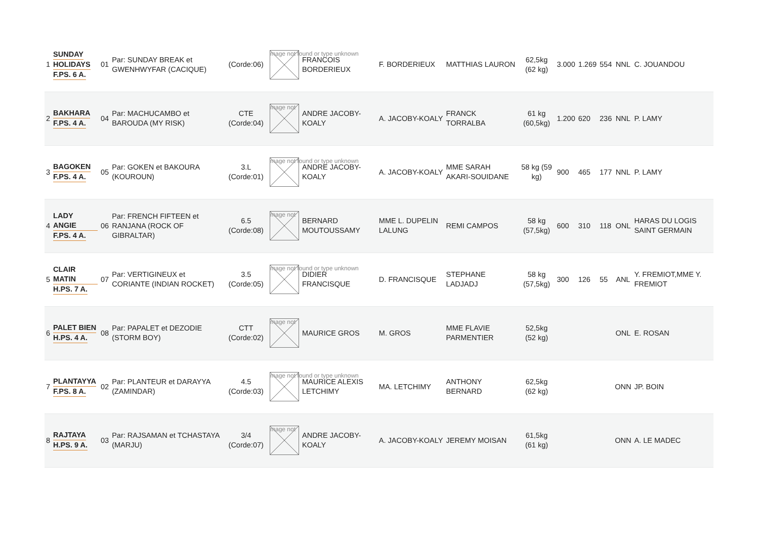| 1 | SUNDAY HOLIDAYS F.PS. 6 A. | 01 | Par: SUNDAY BREAK et GWENHWYFAR (CACIQUE) | (Corde:06) | mage not found or type unknown | FRANCOIS BORDERIEUX | F. BORDERIEUX | MATTHIAS LAURON | 62,5kg (62 kg) | 3.000 | 1.269 | 554 | NNL | C. JOUANDOU |
| 2 | BAKHARA F.PS. 4 A. | 04 | Par: MACHUCAMBO et BAROUDA (MY RISK) | CTE (Corde:04) | mage not | ANDRE JACOBY-KOALY | A. JACOBY-KOALY | FRANCK TORRALBA | 61 kg (60,5kg) | 1.200 | 620 | 236 | NNL | P. LAMY |
| 3 | BAGOKEN F.PS. 4 A. | 05 | Par: GOKEN et BAKOURA (KOUROUN) | 3.L (Corde:01) | mage not found or type unknown | ANDRE JACOBY-KOALY | A. JACOBY-KOALY | MME SARAH AKARI-SOUIDANE | 58 kg (59 kg) | 900 | 465 | 177 | NNL | P. LAMY |
| 4 | LADY ANGIE F.PS. 4 A. | 06 | Par: FRENCH FIFTEEN et RANJANA (ROCK OF GIBRALTAR) | 6.5 (Corde:08) | mage not | BERNARD MOUTOUSSAMY | MME L. DUPELIN LALUNG | REMI CAMPOS | 58 kg (57,5kg) | 600 | 310 | 118 | ONL | HARAS DU LOGIS SAINT GERMAIN |
| 5 | CLAIR MATIN H.PS. 7 A. | 07 | Par: VERTIGINEUX et CORIANTE (INDIAN ROCKET) | 3.5 (Corde:05) | mage not found or type unknown | DIDIER FRANCISQUE | D. FRANCISQUE | STEPHANE LADJADJ | 58 kg (57,5kg) | 300 | 126 | 55 | ANL | Y. FREMIOT,MME Y. FREMIOT |
| 6 | PALET BIEN H.PS. 4 A. | 08 | Par: PAPALET et DEZODIE (STORM BOY) | CTT (Corde:02) | mage not | MAURICE GROS | M. GROS | MME FLAVIE PARMENTIER | 52,5kg (52 kg) | | | | ONL | E. ROSAN |
| 7 | PLANTAYYA F.PS. 8 A. | 02 | Par: PLANTEUR et DARAYYA (ZAMINDAR) | 4.5 (Corde:03) | mage not found or type unknown | MAURICE ALEXIS LETCHIMY | MA. LETCHIMY | ANTHONY BERNARD | 62,5kg (62 kg) | | | | ONN | JP. BOIN |
| 8 | RAJTAYA H.PS. 9 A. | 03 | Par: RAJSAMAN et TCHASTAYA (MARJU) | 3/4 (Corde:07) | mage not | ANDRE JACOBY-KOALY | A. JACOBY-KOALY | JEREMY MOISAN | 61,5kg (61 kg) | | | | ONN | A. LE MADEC |